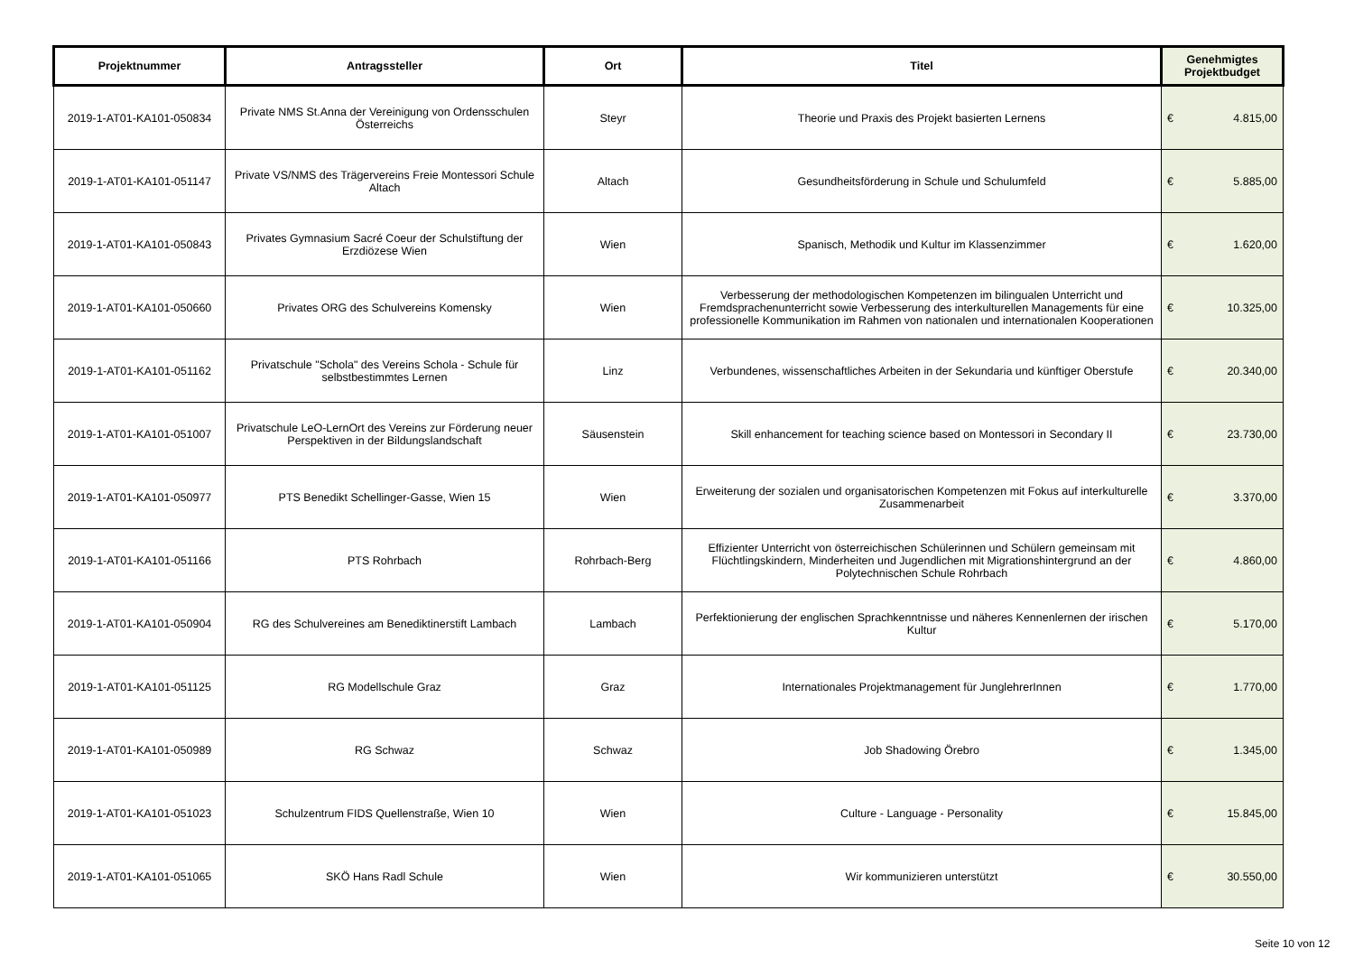| Projektnummer | Antragssteller | Ort | Titel | Genehmigtes Projektbudget |
| --- | --- | --- | --- | --- |
| 2019-1-AT01-KA101-050834 | Private NMS St.Anna der Vereinigung von Ordensschulen Österreichs | Steyr | Theorie und Praxis des Projekt basierten Lernens | € 4.815,00 |
| 2019-1-AT01-KA101-051147 | Private VS/NMS des Trägervereins Freie Montessori Schule Altach | Altach | Gesundheitsförderung in Schule und Schulumfeld | € 5.885,00 |
| 2019-1-AT01-KA101-050843 | Privates Gymnasium Sacré Coeur der Schulstiftung der Erzdiözese Wien | Wien | Spanisch, Methodik und Kultur im Klassenzimmer | € 1.620,00 |
| 2019-1-AT01-KA101-050660 | Privates ORG des Schulvereins Komensky | Wien | Verbesserung der methodologischen Kompetenzen im bilingualen Unterricht und Fremdsprachenunterricht sowie Verbesserung des interkulturellen Managements für eine professionelle Kommunikation im Rahmen von nationalen und internationalen Kooperationen | € 10.325,00 |
| 2019-1-AT01-KA101-051162 | Privatschule "Schola" des Vereins Schola - Schule für selbstbestimmtes Lernen | Linz | Verbundenes, wissenschaftliches Arbeiten in der Sekundaria und künftiger Oberstufe | € 20.340,00 |
| 2019-1-AT01-KA101-051007 | Privatschule LeO-LernOrt des Vereins zur Förderung neuer Perspektiven in der Bildungslandschaft | Säusenstein | Skill enhancement for teaching science based on Montessori in Secondary II | € 23.730,00 |
| 2019-1-AT01-KA101-050977 | PTS Benedikt Schellinger-Gasse, Wien 15 | Wien | Erweiterung der sozialen und organisatorischen Kompetenzen mit Fokus auf interkulturelle Zusammenarbeit | € 3.370,00 |
| 2019-1-AT01-KA101-051166 | PTS Rohrbach | Rohrbach-Berg | Effizienter Unterricht von österreichischen Schülerinnen und Schülern gemeinsam mit Flüchtlingskindern, Minderheiten und Jugendlichen mit Migrationshintergrund an der Polytechnischen Schule Rohrbach | € 4.860,00 |
| 2019-1-AT01-KA101-050904 | RG des Schulvereines am Benediktinerstift Lambach | Lambach | Perfektionierung der englischen Sprachkenntnisse und näheres Kennenlernen der irischen Kultur | € 5.170,00 |
| 2019-1-AT01-KA101-051125 | RG Modellschule Graz | Graz | Internationales Projektmanagement für JunglehrerInnen | € 1.770,00 |
| 2019-1-AT01-KA101-050989 | RG Schwaz | Schwaz | Job Shadowing Örebro | € 1.345,00 |
| 2019-1-AT01-KA101-051023 | Schulzentrum FIDS Quellenstraße, Wien 10 | Wien | Culture - Language - Personality | € 15.845,00 |
| 2019-1-AT01-KA101-051065 | SKÖ Hans Radl Schule | Wien | Wir kommunizieren unterstützt | € 30.550,00 |
Seite 10 von 12